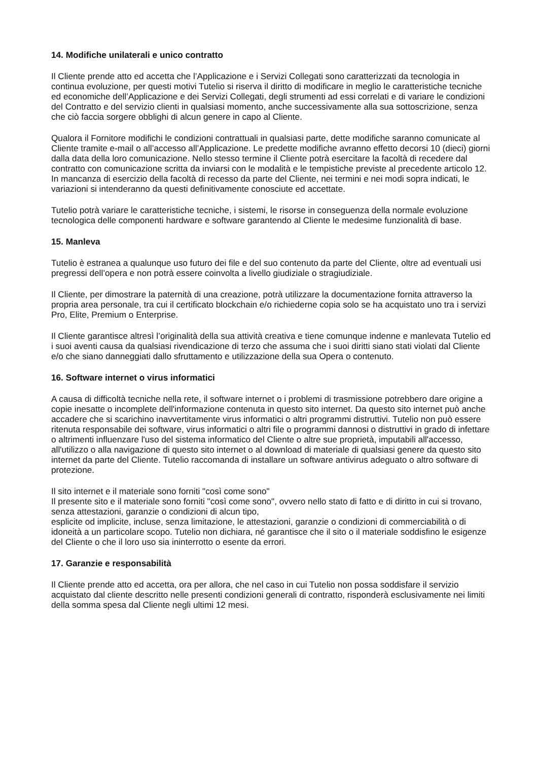14. Modifiche unilaterali e unico contratto
Il Cliente prende atto ed accetta che l’Applicazione e i Servizi Collegati sono caratterizzati da tecnologia in continua evoluzione, per questi motivi Tutelio si riserva il diritto di modificare in meglio le caratteristiche tecniche ed economiche dell’Applicazione e dei Servizi Collegati, degli strumenti ad essi correlati e di variare le condizioni del Contratto e del servizio clienti in qualsiasi momento, anche successivamente alla sua sottoscrizione, senza che ciò faccia sorgere obblighi di alcun genere in capo al Cliente.
Qualora il Fornitore modifichi le condizioni contrattuali in qualsiasi parte, dette modifiche saranno comunicate al Cliente tramite e-mail o all’accesso all’Applicazione. Le predette modifiche avranno effetto decorsi 10 (dieci) giorni dalla data della loro comunicazione. Nello stesso termine il Cliente potrà esercitare la facoltà di recedere dal contratto con comunicazione scritta da inviarsi con le modalità e le tempistiche previste al precedente articolo 12. In mancanza di esercizio della facoltà di recesso da parte del Cliente, nei termini e nei modi sopra indicati, le variazioni si intenderanno da questi definitivamente conosciute ed accettate.
Tutelio potrà variare le caratteristiche tecniche, i sistemi, le risorse in conseguenza della normale evoluzione tecnologica delle componenti hardware e software garantendo al Cliente le medesime funzionalità di base.
15. Manleva
Tutelio è estranea a qualunque uso futuro dei file e del suo contenuto da parte del Cliente, oltre ad eventuali usi pregressi dell’opera e non potrà essere coinvolta a livello giudiziale o stragiudiziale.
Il Cliente, per dimostrare la paternità di una creazione, potrà utilizzare la documentazione fornita attraverso la propria area personale, tra cui il certificato blockchain e/o richiederne copia solo se ha acquistato uno tra i servizi Pro, Elite, Premium o Enterprise.
Il Cliente garantisce altresì l’originalità della sua attività creativa e tiene comunque indenne e manlevata Tutelio ed i suoi aventi causa da qualsiasi rivendicazione di terzo che assuma che i suoi diritti siano stati violati dal Cliente e/o che siano danneggiati dallo sfruttamento e utilizzazione della sua Opera o contenuto.
16. Software internet o virus informatici
A causa di difficoltà tecniche nella rete, il software internet o i problemi di trasmissione potrebbero dare origine a copie inesatte o incomplete dell'informazione contenuta in questo sito internet. Da questo sito internet può anche accadere che si scarichino inavvertitamente virus informatici o altri programmi distruttivi. Tutelio non può essere ritenuta responsabile dei software, virus informatici o altri file o programmi dannosi o distruttivi in grado di infettare o altrimenti influenzare l'uso del sistema informatico del Cliente o altre sue proprietà, imputabili all'accesso, all'utilizzo o alla navigazione di questo sito internet o al download di materiale di qualsiasi genere da questo sito internet da parte del Cliente. Tutelio raccomanda di installare un software antivirus adeguato o altro software di protezione.
Il sito internet e il materiale sono forniti "così come sono"
Il presente sito e il materiale sono forniti "così come sono", ovvero nello stato di fatto e di diritto in cui si trovano, senza attestazioni, garanzie o condizioni di alcun tipo,
esplicite od implicite, incluse, senza limitazione, le attestazioni, garanzie o condizioni di commerciabilità o di idoneità a un particolare scopo. Tutelio non dichiara, né garantisce che il sito o il materiale soddisfino le esigenze del Cliente o che il loro uso sia ininterrotto o esente da errori.
17. Garanzie e responsabilità
Il Cliente prende atto ed accetta, ora per allora, che nel caso in cui Tutelio non possa soddisfare il servizio acquistato dal cliente descritto nelle presenti condizioni generali di contratto, risponderà esclusivamente nei limiti della somma spesa dal Cliente negli ultimi 12 mesi.